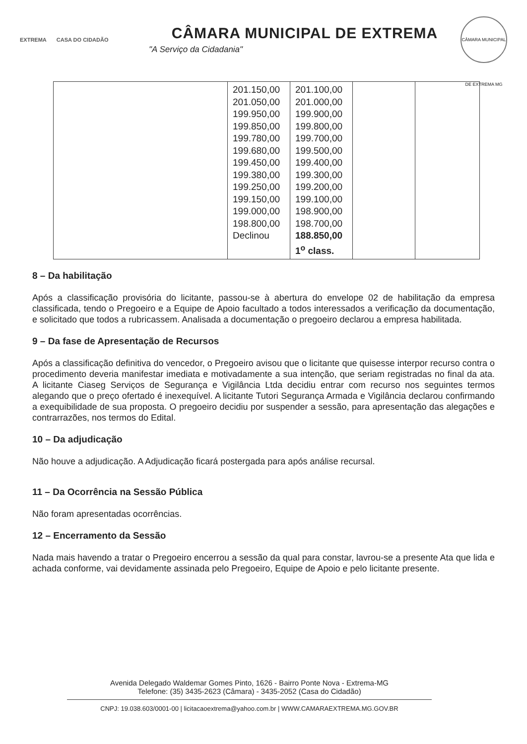EXTREMA CASA DO CIDADÃO
CÂMARA MUNICIPAL DE EXTREMA
"A Serviço da Cidadania"
CÂMARA MUNICIPAL DE EXTREMA MG
| | 201.150,00 201.050,00 199.950,00 199.850,00 199.780,00 199.680,00 199.450,00 199.380,00 199.250,00 199.150,00 199.000,00 198.800,00 Declinou | 201.100,00 201.000,00 199.900,00 199.800,00 199.700,00 199.500,00 199.400,00 199.300,00 199.200,00 199.100,00 198.900,00 198.700,00 188.850,00 1<sup>o</sup> class. | | |
8 – Da habilitação
Após a classificação provisória do licitante, passou-se à abertura do envelope 02 de habilitação da empresa classificada, tendo o Pregoeiro e a Equipe de Apoio facultado a todos interessados a verificação da documentação, e solicitado que todos a rubricassem. Analisada a documentação o pregoeiro declarou a empresa habilitada.
9 – Da fase de Apresentação de Recursos
Após a classificação definitiva do vencedor, o Pregoeiro avisou que o licitante que quisesse interpor recurso contra o procedimento deveria manifestar imediata e motivadamente a sua intenção, que seriam registradas no final da ata. A licitante Ciaseg Serviços de Segurança e Vigilância Ltda decidiu entrar com recurso nos seguintes termos alegando que o preço ofertado é inexequível. A licitante Tutori Segurança Armada e Vigilância declarou confirmando a exequibilidade de sua proposta. O pregoeiro decidiu por suspender a sessão, para apresentação das alegações e contrarrazões, nos termos do Edital.
10 – Da adjudicação
Não houve a adjudicação. A Adjudicação ficará postergada para após análise recursal.
11 – Da Ocorrência na Sessão Pública
Não foram apresentadas ocorrências.
12 – Encerramento da Sessão
Nada mais havendo a tratar o Pregoeiro encerrou a sessão da qual para constar, lavrou-se a presente Ata que lida e achada conforme, vai devidamente assinada pelo Pregoeiro, Equipe de Apoio e pelo licitante presente.
Avenida Delegado Waldemar Gomes Pinto, 1626 - Bairro Ponte Nova - Extrema-MG
Telefone: (35) 3435-2623 (Câmara) - 3435-2052 (Casa do Cidadão)
CNPJ: 19.038.603/0001-00 | licitacaoextrema@yahoo.com.br | WWW.CAMARAEXTREMA.MG.GOV.BR